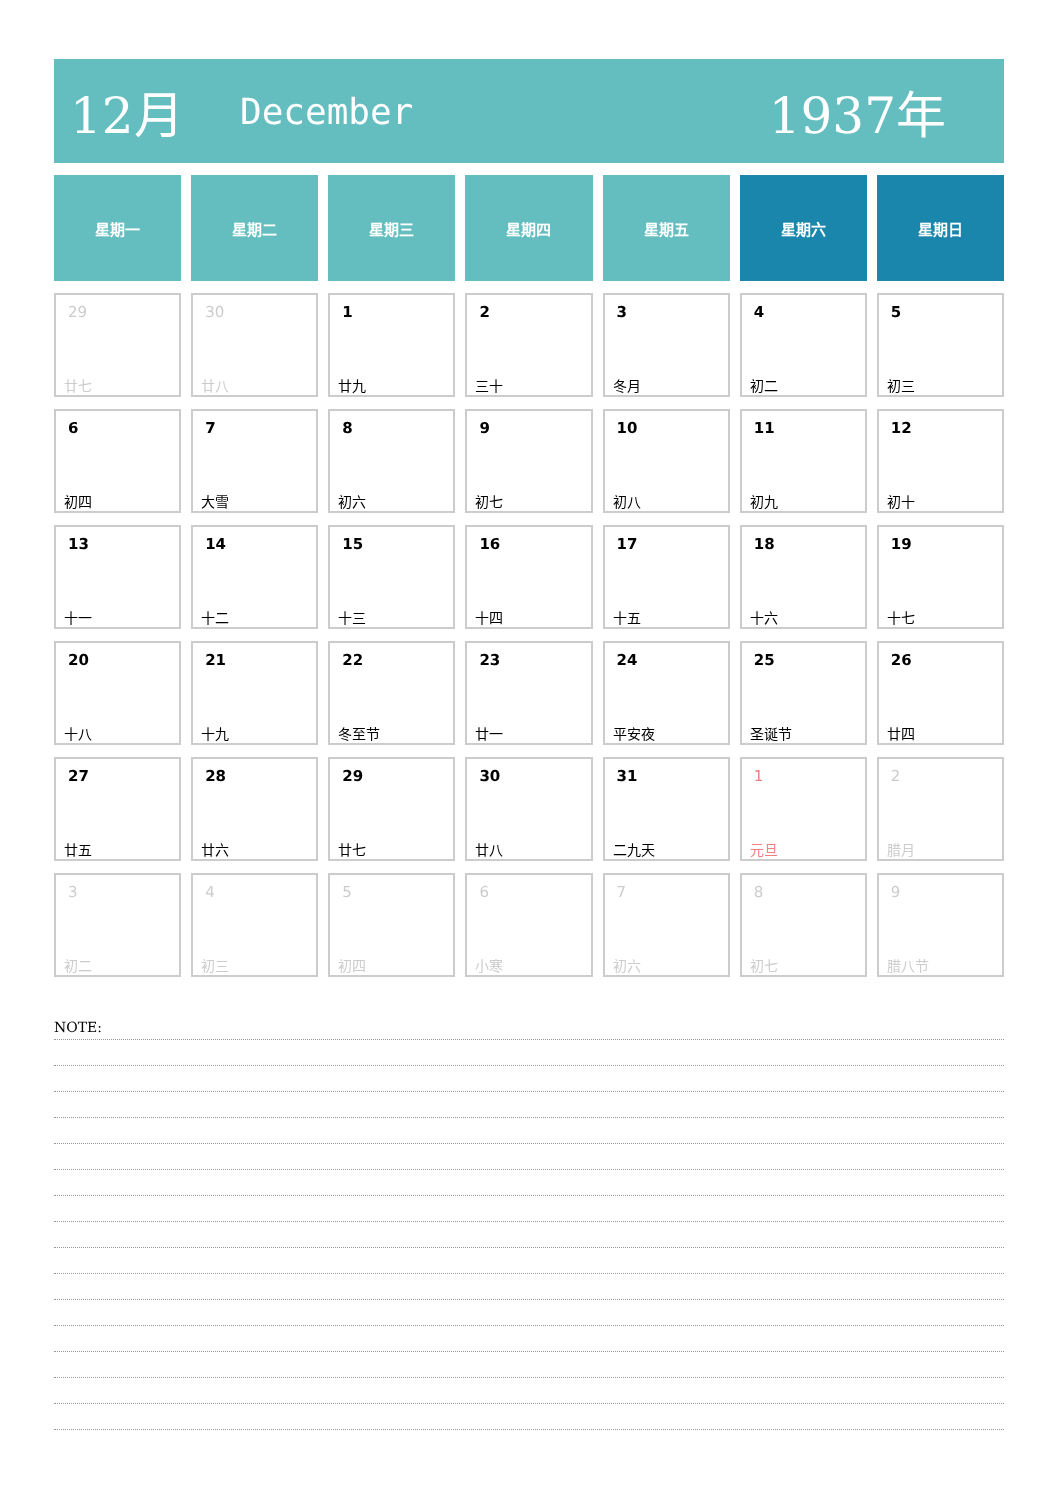12月
December
1937年
| 星期一 | 星期二 | 星期三 | 星期四 | 星期五 | 星期六 | 星期日 |
| --- | --- | --- | --- | --- | --- | --- |
| 29 廿七 | 30 廿八 | 1 廿九 | 2 三十 | 3 冬月 | 4 初二 | 5 初三 |
| 6 初四 | 7 大雪 | 8 初六 | 9 初七 | 10 初八 | 11 初九 | 12 初十 |
| 13 十一 | 14 十二 | 15 十三 | 16 十四 | 17 十五 | 18 十六 | 19 十七 |
| 20 十八 | 21 十九 | 22 冬至节 | 23 廿一 | 24 平安夜 | 25 圣诞节 | 26 廿四 |
| 27 廿五 | 28 廿六 | 29 廿七 | 30 廿八 | 31 二九天 | 1 元旦 | 2 腊月 |
| 3 初二 | 4 初三 | 5 初四 | 6 小寒 | 7 初六 | 8 初七 | 9 腊八节 |
NOTE: